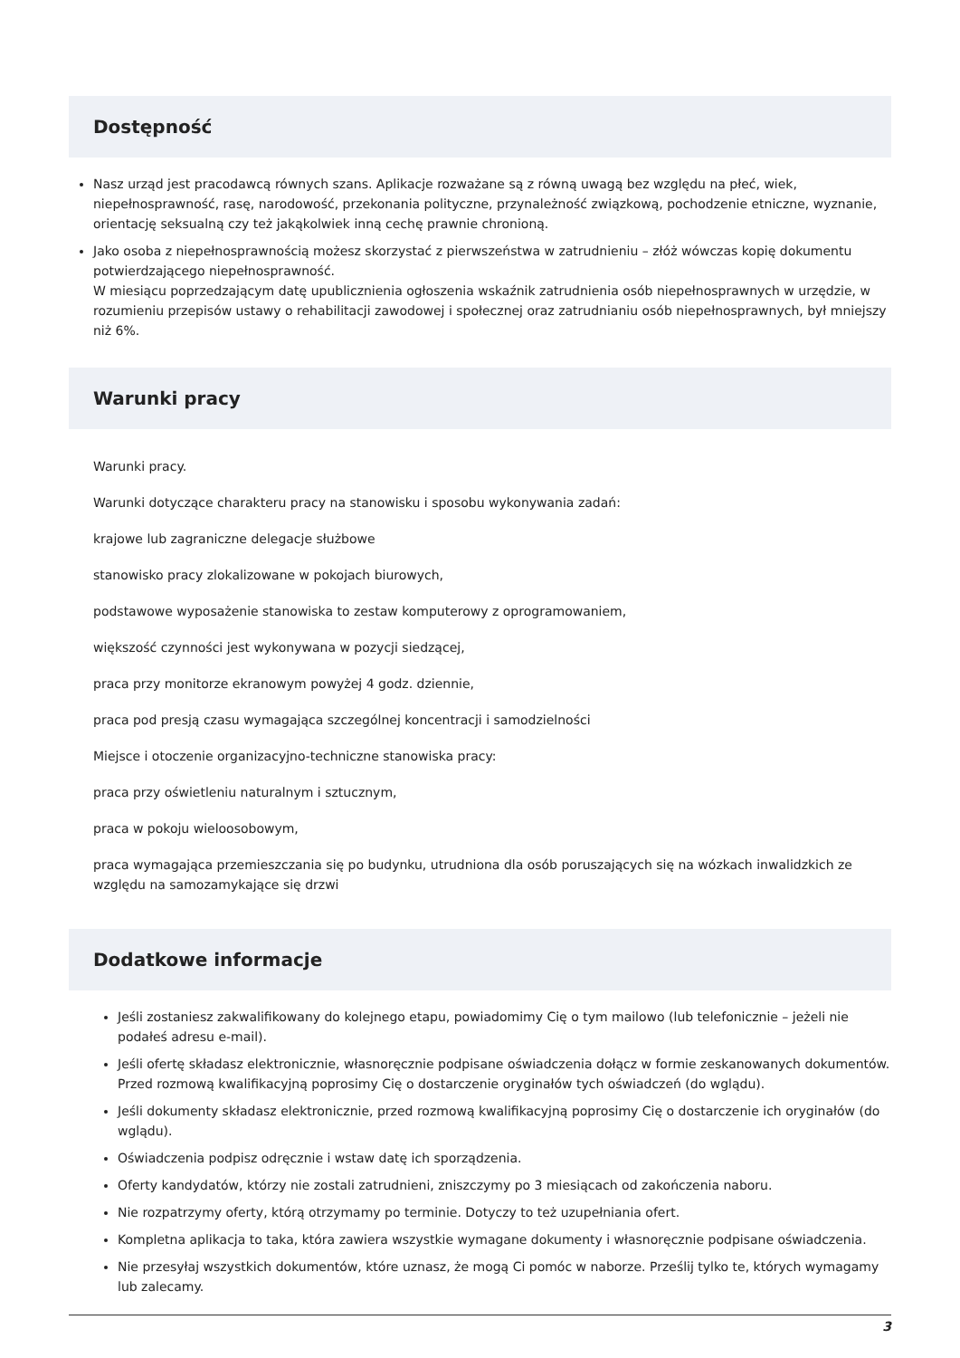Dostępność
Nasz urząd jest pracodawcą równych szans. Aplikacje rozważane są z równą uwagą bez względu na płeć, wiek, niepełnosprawność, rasę, narodowość, przekonania polityczne, przynależność związkową, pochodzenie etniczne, wyznanie, orientację seksualną czy też jakąkolwiek inną cechę prawnie chronioną.
Jako osoba z niepełnosprawnością możesz skorzystać z pierwszeństwa w zatrudnieniu – złóż wówczas kopię dokumentu potwierdzającego niepełnosprawność.
W miesiącu poprzedzającym datę upublicznienia ogłoszenia wskaźnik zatrudnienia osób niepełnosprawnych w urzędzie, w rozumieniu przepisów ustawy o rehabilitacji zawodowej i społecznej oraz zatrudnianiu osób niepełnosprawnych, był mniejszy niż 6%.
Warunki pracy
Warunki pracy.
Warunki dotyczące charakteru pracy na stanowisku i sposobu wykonywania zadań:
krajowe lub zagraniczne delegacje służbowe
stanowisko pracy zlokalizowane w pokojach biurowych,
podstawowe wyposażenie stanowiska to zestaw komputerowy z oprogramowaniem,
większość czynności jest wykonywana w pozycji siedzącej,
praca przy monitorze ekranowym powyżej 4 godz. dziennie,
praca pod presją czasu wymagająca szczególnej koncentracji i samodzielności
Miejsce i otoczenie organizacyjno-techniczne stanowiska pracy:
praca przy oświetleniu naturalnym i sztucznym,
praca w pokoju wieloosobowym,
praca wymagająca przemieszczania się po budynku, utrudniona dla osób poruszających się na wózkach inwalidzkich ze względu na samozamykające się drzwi
Dodatkowe informacje
Jeśli zostaniesz zakwalifikowany do kolejnego etapu, powiadomimy Cię o tym mailowo (lub telefonicznie – jeżeli nie podałeś adresu e-mail).
Jeśli ofertę składasz elektronicznie, własnoręcznie podpisane oświadczenia dołącz w formie zeskanowanych dokumentów. Przed rozmową kwalifikacyjną poprosimy Cię o dostarczenie oryginałów tych oświadczeń (do wglądu).
Jeśli dokumenty składasz elektronicznie, przed rozmową kwalifikacyjną poprosimy Cię o dostarczenie ich oryginałów (do wglądu).
Oświadczenia podpisz odręcznie i wstaw datę ich sporządzenia.
Oferty kandydatów, którzy nie zostali zatrudnieni, zniszczymy po 3 miesiącach od zakończenia naboru.
Nie rozpatrzymy oferty, którą otrzymamy po terminie. Dotyczy to też uzupełniania ofert.
Kompletna aplikacja to taka, która zawiera wszystkie wymagane dokumenty i własnoręcznie podpisane oświadczenia.
Nie przesyłaj wszystkich dokumentów, które uznasz, że mogą Ci pomóc w naborze. Prześlij tylko te, których wymagamy lub zalecamy.
3